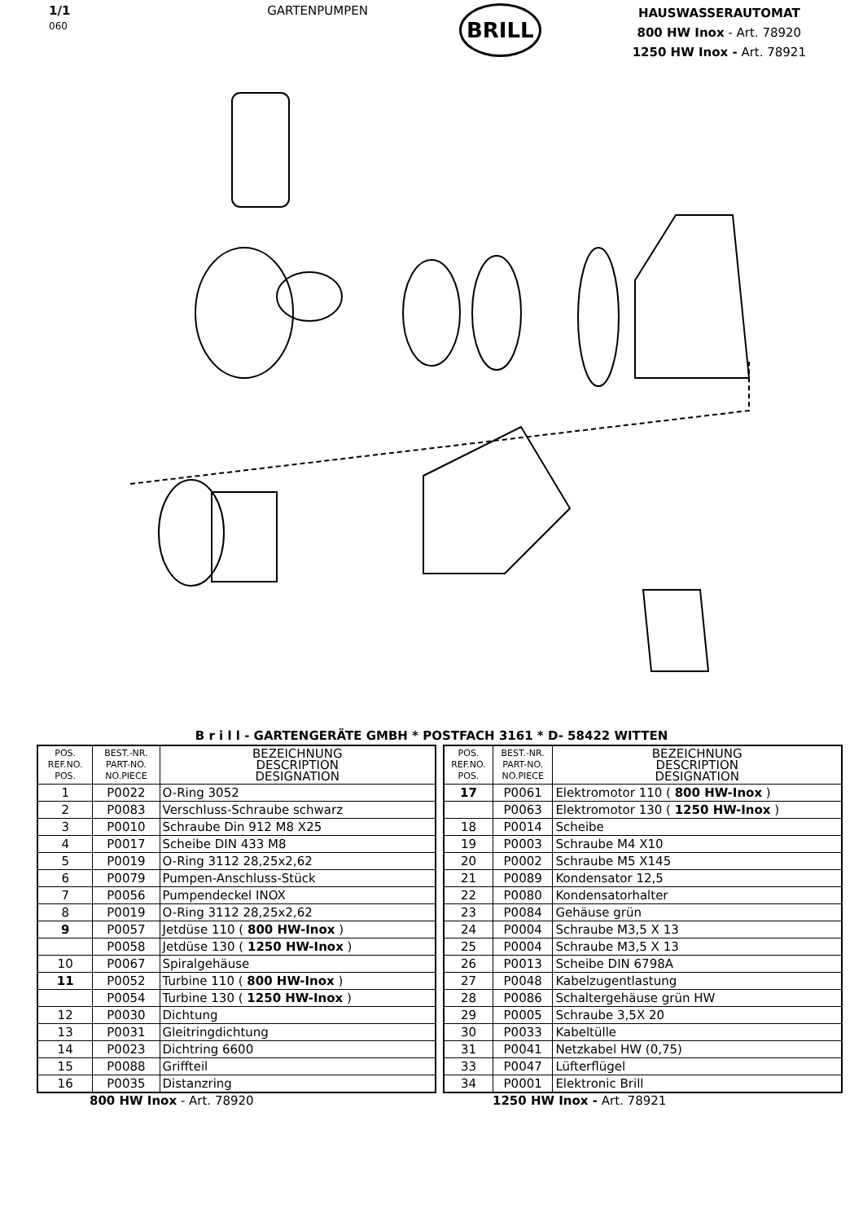1/1
060
GARTENPUMPEN
BRILL
HAUSWASSERAUTOMAT
800 HW Inox - Art. 78920
1250 HW Inox - Art. 78921
B r i l l - GARTENGERÄTE GMBH * POSTFACH 3161 * D- 58422 WITTEN
| POS. REF.NO. POS. | BEST.-NR. PART-NO. NO.PIECE | BEZEICHNUNG DESCRIPTION DESIGNATION |
| --- | --- | --- |
| 1 | P0022 | O-Ring 3052 |
| 2 | P0083 | Verschluss-Schraube schwarz |
| 3 | P0010 | Schraube Din 912 M8 X25 |
| 4 | P0017 | Scheibe DIN 433 M8 |
| 5 | P0019 | O-Ring 3112 28,25x2,62 |
| 6 | P0079 | Pumpen-Anschluss-Stück |
| 7 | P0056 | Pumpendeckel INOX |
| 8 | P0019 | O-Ring 3112 28,25x2,62 |
| 9 | P0057 | Jetdüse 110 ( 800 HW-Inox ) |
| | P0058 | Jetdüse 130 ( 1250 HW-Inox ) |
| 10 | P0067 | Spiralgehäuse |
| 11 | P0052 | Turbine 110 ( 800 HW-Inox ) |
| | P0054 | Turbine 130 ( 1250 HW-Inox ) |
| 12 | P0030 | Dichtung |
| 13 | P0031 | Gleitringdichtung |
| 14 | P0023 | Dichtring 6600 |
| 15 | P0088 | Griffteil |
| 16 | P0035 | Distanzring |
| POS. REF.NO. POS. | BEST.-NR. PART-NO. NO.PIECE | BEZEICHNUNG DESCRIPTION DESIGNATION |
| --- | --- | --- |
| 17 | P0061 | Elektromotor 110 ( 800 HW-Inox ) |
| | P0063 | Elektromotor 130 ( 1250 HW-Inox ) |
| 18 | P0014 | Scheibe |
| 19 | P0003 | Schraube M4 X10 |
| 20 | P0002 | Schraube M5 X145 |
| 21 | P0089 | Kondensator 12,5 |
| 22 | P0080 | Kondensatorhalter |
| 23 | P0084 | Gehäuse grün |
| 24 | P0004 | Schraube M3,5 X 13 |
| 25 | P0004 | Schraube M3,5 X 13 |
| 26 | P0013 | Scheibe DIN 6798A |
| 27 | P0048 | Kabelzugentlastung |
| 28 | P0086 | Schaltergehäuse grün HW |
| 29 | P0005 | Schraube 3,5X 20 |
| 30 | P0033 | Kabeltülle |
| 31 | P0041 | Netzkabel HW (0,75) |
| 33 | P0047 | Lüfterflügel |
| 34 | P0001 | Elektronic Brill |
800 HW Inox - Art. 78920 1250 HW Inox - Art. 78921